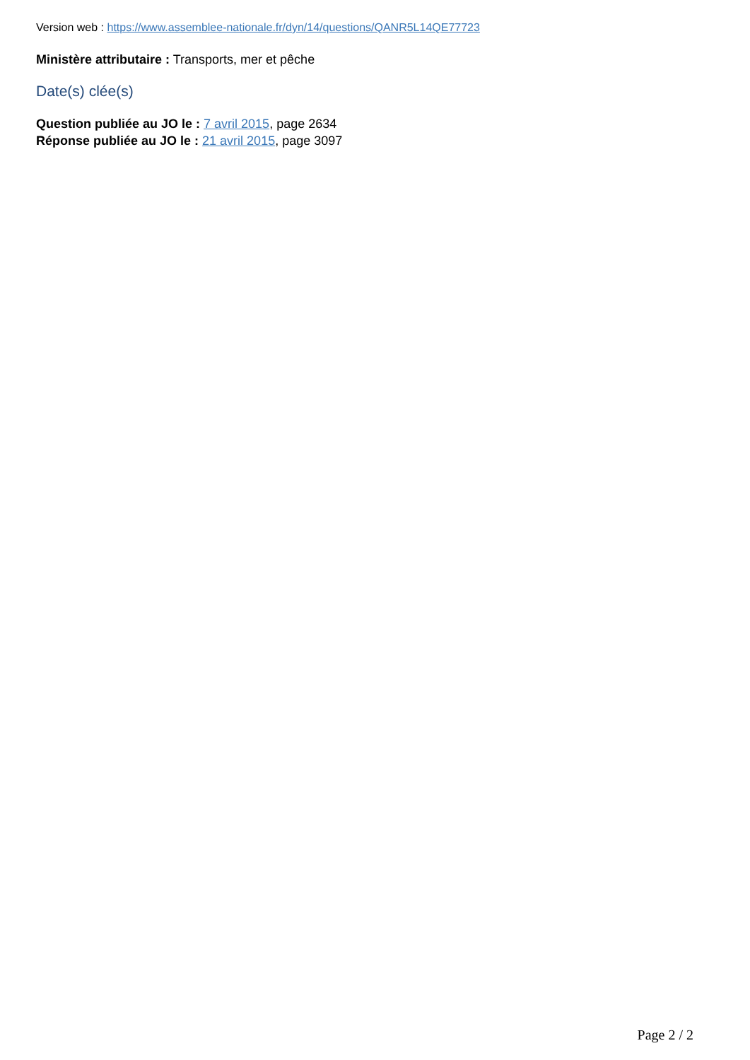Version web : https://www.assemblee-nationale.fr/dyn/14/questions/QANR5L14QE77723
Ministère attributaire : Transports, mer et pêche
Date(s) clée(s)
Question publiée au JO le : 7 avril 2015, page 2634
Réponse publiée au JO le : 21 avril 2015, page 3097
Page 2 / 2